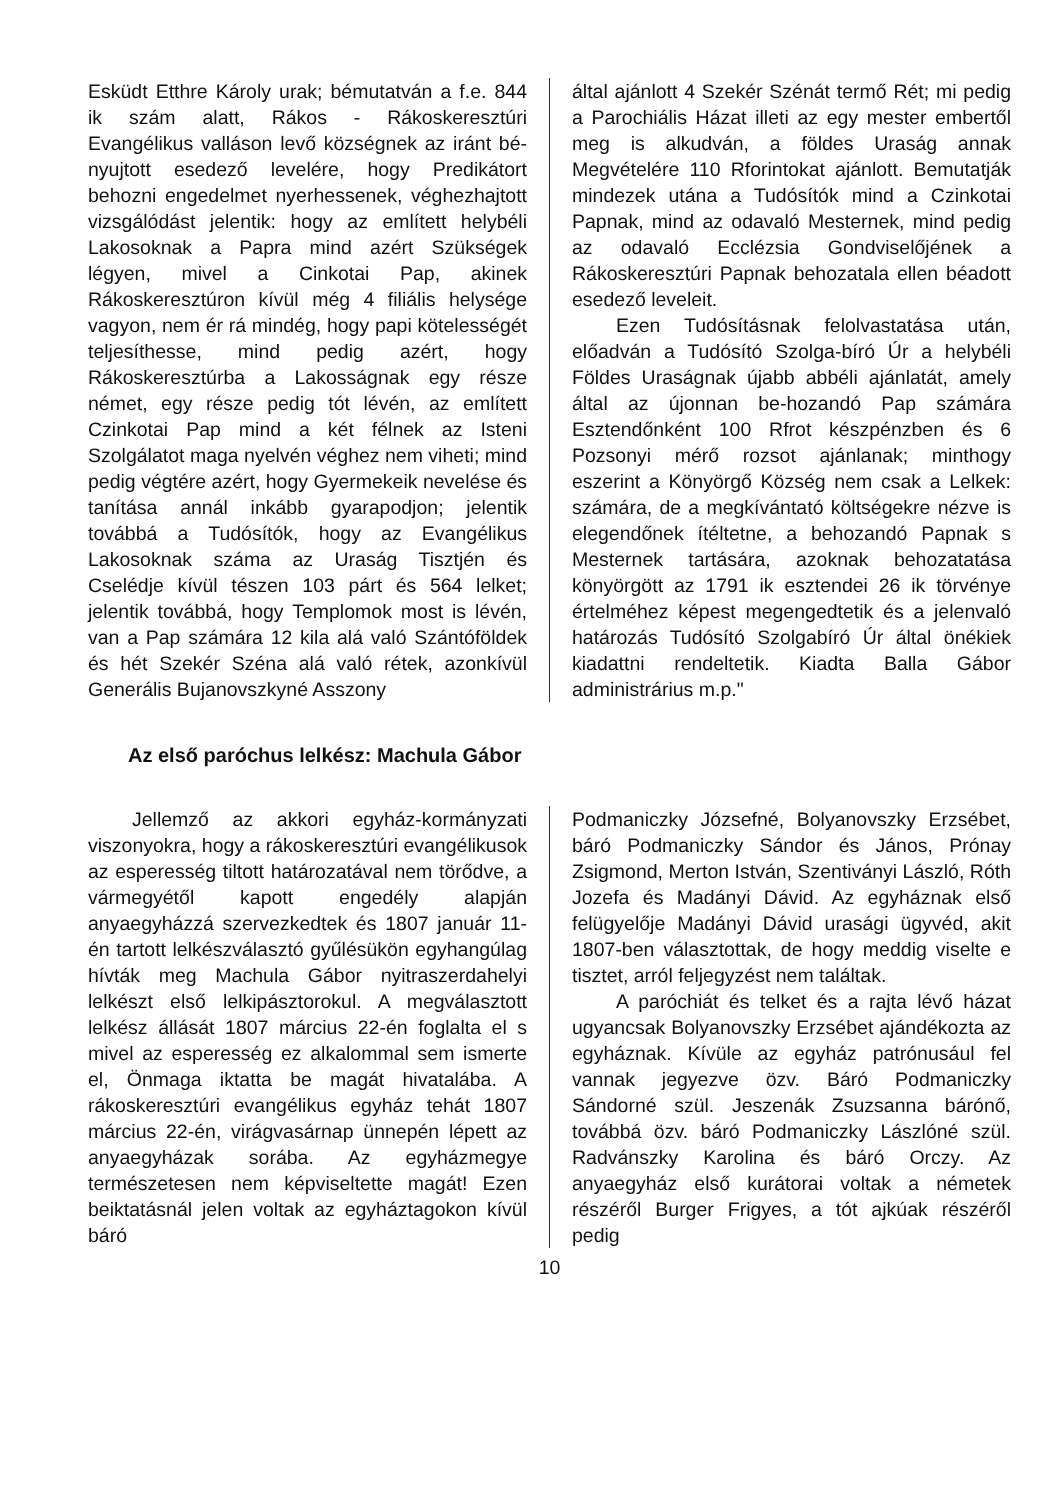Esküdt Etthre Károly urak; bémutatván a f.e. 844 ik szám alatt, Rákos - Rákoskeresztúri Evangélikus valláson levő községnek az iránt bé-nyujtott esedező levelére, hogy Predikátort behozni engedelmet nyerhessenek, véghezhajtott vizsgálódást jelentik: hogy az említett helybéli Lakosoknak a Papra mind azért Szükségek légyen, mivel a Cinkotai Pap, akinek Rákoskeresztúron kívül még 4 filiális helysége vagyon, nem ér rá mindég, hogy papi kötelességét teljesíthesse, mind pedig azért, hogy Rákoskeresztúrba a Lakosságnak egy része német, egy része pedig tót lévén, az említett Czinkotai Pap mind a két félnek az Isteni Szolgálatot maga nyelvén véghez nem viheti; mind pedig végtére azért, hogy Gyermekeik nevelése és tanítása annál inkább gyarapodjon; jelentik továbbá a Tudósítók, hogy az Evangélikus Lakosoknak száma az Uraság Tisztjén és Cselédje kívül tészen 103 párt és 564 lelket; jelentik továbbá, hogy Templomok most is lévén, van a Pap számára 12 kila alá való Szántóföldek és hét Szekér Széna alá való rétek, azonkívül Generális Bujanovszkyné Asszony
által ajánlott 4 Szekér Szénát termő Rét; mi pedig a Parochiális Házat illeti az egy mester embertől meg is alkudván, a földes Uraság annak Megvételére 110 Rforintokat ajánlott. Bemutatják mindezek utána a Tudósítók mind a Czinkotai Papnak, mind az odavaló Mesternek, mind pedig az odavaló Ecclézsia Gondviselőjének a Rákoskeresztúri Papnak behozatala ellen béadott esedező leveleit.
Ezen Tudósításnak felolvastatása után, előadván a Tudósító Szolga-bíró Úr a helybéli Földes Uraságnak újabb abbéli ajánlatát, amely által az újonnan be-hozandó Pap számára Esztendőnként 100 Rfrot készpénzben és 6 Pozsonyi mérő rozsot ajánlanak; minthogy eszerint a Könyörgő Község nem csak a Lelkek: számára, de a megkívántató költségekre nézve is elegendőnek ítéltetne, a behozandó Papnak s Mesternek tartására, azoknak behozatatása könyörgött az 1791 ik esztendei 26 ik törvénye értelméhez képest megengedtetik és a jelenvaló határozás Tudósító Szolgabíró Úr által önékiek kiadattni rendeltetik. Kiadta Balla Gábor administrárius m.p."
Az első paróchus lelkész: Machula Gábor
Jellemző az akkori egyház-kormányzati viszonyokra, hogy a rákoskeresztúri evangélikusok az esperesség tiltott határozatával nem törődve, a vármegyétől kapott engedély alapján anyaegyházzá szervezkedtek és 1807 január 11-én tartott lelkészválasztó gyűlésükön egyhangúlag hívták meg Machula Gábor nyitraszerdahelyi lelkészt első lelkipásztorokul. A megválasztott lelkész állását 1807 március 22-én foglalta el s mivel az esperesség ez alkalommal sem ismerte el, Önmaga iktatta be magát hivatalába. A rákoskeresztúri evangélikus egyház tehát 1807 március 22-én, virágvasárnap ünnepén lépett az anyaegyházak sorába. Az egyházmegye természetesen nem képviseltette magát! Ezen beiktatásnál jelen voltak az egyháztagokon kívül báró
Podmaniczky Józsefné, Bolyanovszky Erzsébet, báró Podmaniczky Sándor és János, Prónay Zsigmond, Merton István, Szentiványi László, Róth Jozefa és Madányi Dávid. Az egyháznak első felügyelője Madányi Dávid urasági ügyvéd, akit 1807-ben választottak, de hogy meddig viselte e tisztet, arról feljegyzést nem találtak.
A paróchiát és telket és a rajta lévő házat ugyancsak Bolyanovszky Erzsébet ajándékozta az egyháznak. Kívüle az egyház patrónusául fel vannak jegyezve özv. Báró Podmaniczky Sándorné szül. Jeszenák Zsuzsanna bárónő, továbbá özv. báró Podmaniczky Lászlóné szül. Radvánszky Karolina és báró Orczy. Az anyaegyház első kurátorai voltak a németek részéről Burger Frigyes, a tót ajkúak részéről pedig
10